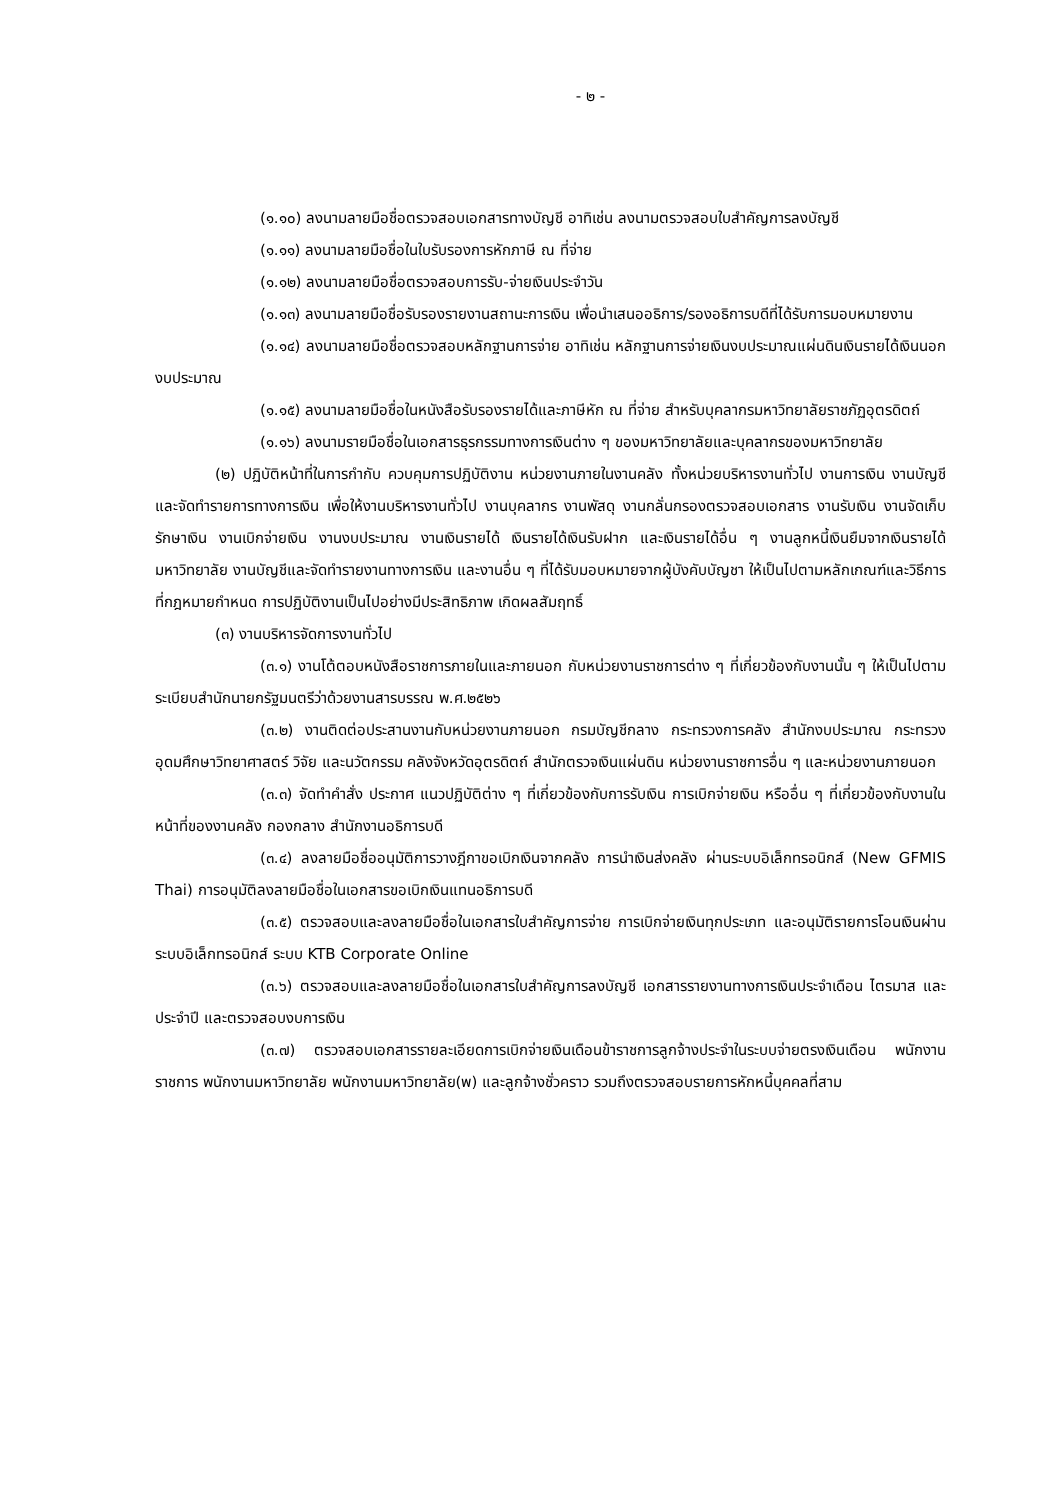- ๒ -
(๑.๑๐) ลงนามลายมือชื่อตรวจสอบเอกสารทางบัญชี อาทิเช่น ลงนามตรวจสอบใบสำคัญการลงบัญชี
(๑.๑๑) ลงนามลายมือชื่อในใบรับรองการหักภาษี ณ ที่จ่าย
(๑.๑๒) ลงนามลายมือชื่อตรวจสอบการรับ-จ่ายเงินประจำวัน
(๑.๑๓) ลงนามลายมือชื่อรับรองรายงานสถานะการเงิน เพื่อนำเสนออธิการ/รองอธิการบดีที่ได้รับการมอบหมายงาน
(๑.๑๔) ลงนามลายมือชื่อตรวจสอบหลักฐานการจ่าย อาทิเช่น หลักฐานการจ่ายเงินงบประมาณแผ่นดินเงินรายได้เงินนอกงบประมาณ
(๑.๑๕) ลงนามลายมือชื่อในหนังสือรับรองรายได้และภาษีหัก ณ ที่จ่าย สำหรับบุคลากรมหาวิทยาลัยราชภัฏอุตรดิตถ์
(๑.๑๖) ลงนามรายมือชื่อในเอกสารธุรกรรมทางการเงินต่าง ๆ ของมหาวิทยาลัยและบุคลากรของมหาวิทยาลัย
(๒) ปฏิบัติหน้าที่ในการกำกับ ควบคุมการปฏิบัติงาน หน่วยงานภายในงานคลัง ทั้งหน่วยบริหารงานทั่วไป งานการเงิน งานบัญชีและจัดทำรายการทางการเงิน เพื่อให้งานบริหารงานทั่วไป งานบุคลากร งานพัสดุ งานกลั่นกรองตรวจสอบเอกสาร งานรับเงิน งานจัดเก็บรักษาเงิน งานเบิกจ่ายเงิน งานงบประมาณ งานเงินรายได้ เงินรายได้เงินรับฝาก และเงินรายได้อื่น ๆ งานลูกหนี้เงินยืมจากเงินรายได้มหาวิทยาลัย งานบัญชีและจัดทำรายงานทางการเงิน และงานอื่น ๆ ที่ได้รับมอบหมายจากผู้บังคับบัญชา ให้เป็นไปตามหลักเกณฑ์และวิธีการที่กฎหมายกำหนด การปฏิบัติงานเป็นไปอย่างมีประสิทธิภาพ เกิดผลสัมฤทธิ์
(๓) งานบริหารจัดการงานทั่วไป
(๓.๑) งานโต้ตอบหนังสือราชการภายในและภายนอก กับหน่วยงานราชการต่าง ๆ ที่เกี่ยวข้องกับงานนั้น ๆ ให้เป็นไปตามระเบียบสำนักนายกรัฐมนตรีว่าด้วยงานสารบรรณ พ.ศ.๒๕๒๖
(๓.๒) งานติดต่อประสานงานกับหน่วยงานภายนอก กรมบัญชีกลาง กระทรวงการคลัง สำนักงบประมาณ กระทรวงอุดมศึกษาวิทยาศาสตร์ วิจัย และนวัตกรรม คลังจังหวัดอุตรดิตถ์ สำนักตรวจเงินแผ่นดิน หน่วยงานราชการอื่น ๆ และหน่วยงานภายนอก
(๓.๓) จัดทำคำสั่ง ประกาศ แนวปฏิบัติต่าง ๆ ที่เกี่ยวข้องกับการรับเงิน การเบิกจ่ายเงิน หรืออื่น ๆ ที่เกี่ยวข้องกับงานในหน้าที่ของงานคลัง กองกลาง สำนักงานอธิการบดี
(๓.๔) ลงลายมือชื่ออนุมัติการวางฎีกาขอเบิกเงินจากคลัง การนำเงินส่งคลัง ผ่านระบบอิเล็กทรอนิกส์ (New GFMIS Thai) การอนุมัติลงลายมือชื่อในเอกสารขอเบิกเงินแทนอธิการบดี
(๓.๕) ตรวจสอบและลงลายมือชื่อในเอกสารใบสำคัญการจ่าย การเบิกจ่ายเงินทุกประเภท และอนุมัติรายการโอนเงินผ่านระบบอิเล็กทรอนิกส์ ระบบ KTB Corporate Online
(๓.๖) ตรวจสอบและลงลายมือชื่อในเอกสารใบสำคัญการลงบัญชี เอกสารรายงานทางการเงินประจำเดือน ไตรมาส และประจำปี และตรวจสอบงบการเงิน
(๓.๗) ตรวจสอบเอกสารรายละเอียดการเบิกจ่ายเงินเดือนข้าราชการลูกจ้างประจำในระบบจ่ายตรงเงินเดือน พนักงานราชการ พนักงานมหาวิทยาลัย พนักงานมหาวิทยาลัย(พ) และลูกจ้างชั่วคราว รวมถึงตรวจสอบรายการหักหนี้บุคคลที่สาม